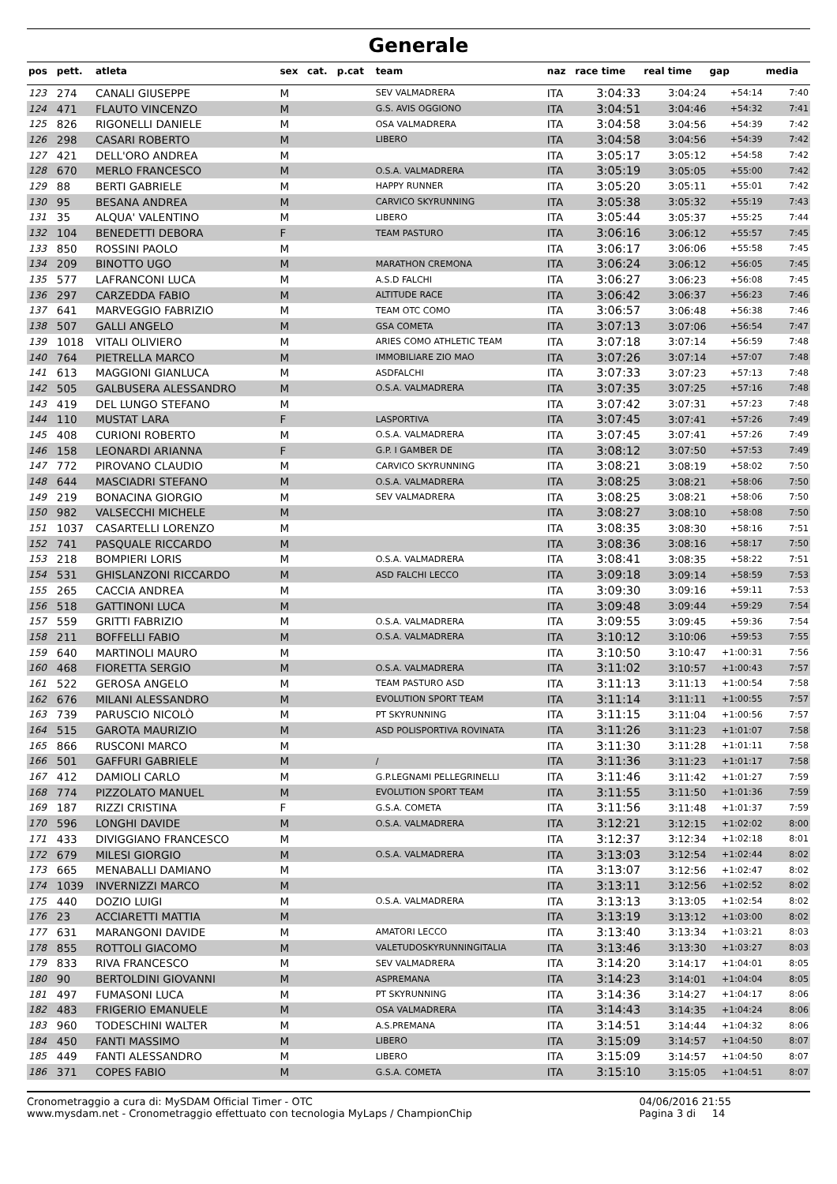Generale
| pos | pett. | atleta | sex | cat. | p.cat | team | naz | race time | real time | gap | media |
| --- | --- | --- | --- | --- | --- | --- | --- | --- | --- | --- | --- |
| 123 | 274 | CANALI GIUSEPPE | M | | | SEV VALMADRERA | ITA | 3:04:33 | 3:04:24 | +54:14 | 7:40 |
| 124 | 471 | FLAUTO VINCENZO | M | | | G.S. AVIS OGGIONO | ITA | 3:04:51 | 3:04:46 | +54:32 | 7:41 |
| 125 | 826 | RIGONELLI DANIELE | M | | | OSA VALMADRERA | ITA | 3:04:58 | 3:04:56 | +54:39 | 7:42 |
| 126 | 298 | CASARI ROBERTO | M | | | LIBERO | ITA | 3:04:58 | 3:04:56 | +54:39 | 7:42 |
| 127 | 421 | DELL'ORO ANDREA | M | | | | ITA | 3:05:17 | 3:05:12 | +54:58 | 7:42 |
| 128 | 670 | MERLO FRANCESCO | M | | | O.S.A. VALMADRERA | ITA | 3:05:19 | 3:05:05 | +55:00 | 7:42 |
| 129 | 88 | BERTI GABRIELE | M | | | HAPPY RUNNER | ITA | 3:05:20 | 3:05:11 | +55:01 | 7:42 |
| 130 | 95 | BESANA ANDREA | M | | | CARVICO SKYRUNNING | ITA | 3:05:38 | 3:05:32 | +55:19 | 7:43 |
| 131 | 35 | ALQUA' VALENTINO | M | | | LIBERO | ITA | 3:05:44 | 3:05:37 | +55:25 | 7:44 |
| 132 | 104 | BENEDETTI DEBORA | F | | | TEAM PASTURO | ITA | 3:06:16 | 3:06:12 | +55:57 | 7:45 |
| 133 | 850 | ROSSINI PAOLO | M | | | | ITA | 3:06:17 | 3:06:06 | +55:58 | 7:45 |
| 134 | 209 | BINOTTO UGO | M | | | MARATHON CREMONA | ITA | 3:06:24 | 3:06:12 | +56:05 | 7:45 |
| 135 | 577 | LAFRANCONI LUCA | M | | | A.S.D FALCHI | ITA | 3:06:27 | 3:06:23 | +56:08 | 7:45 |
| 136 | 297 | CARZEDDA FABIO | M | | | ALTITUDE RACE | ITA | 3:06:42 | 3:06:37 | +56:23 | 7:46 |
| 137 | 641 | MARVEGGIO FABRIZIO | M | | | TEAM OTC COMO | ITA | 3:06:57 | 3:06:48 | +56:38 | 7:46 |
| 138 | 507 | GALLI ANGELO | M | | | GSA COMETA | ITA | 3:07:13 | 3:07:06 | +56:54 | 7:47 |
| 139 | 1018 | VITALI OLIVIERO | M | | | ARIES COMO ATHLETIC TEAM | ITA | 3:07:18 | 3:07:14 | +56:59 | 7:48 |
| 140 | 764 | PIETRELLA MARCO | M | | | IMMOBILIARE ZIO MAO | ITA | 3:07:26 | 3:07:14 | +57:07 | 7:48 |
| 141 | 613 | MAGGIONI GIANLUCA | M | | | ASDFALCHI | ITA | 3:07:33 | 3:07:23 | +57:13 | 7:48 |
| 142 | 505 | GALBUSERA ALESSANDRO | M | | | O.S.A. VALMADRERA | ITA | 3:07:35 | 3:07:25 | +57:16 | 7:48 |
| 143 | 419 | DEL LUNGO STEFANO | M | | | | ITA | 3:07:42 | 3:07:31 | +57:23 | 7:48 |
| 144 | 110 | MUSTAT LARA | F | | | LASPORTIVA | ITA | 3:07:45 | 3:07:41 | +57:26 | 7:49 |
| 145 | 408 | CURIONI ROBERTO | M | | | O.S.A. VALMADRERA | ITA | 3:07:45 | 3:07:41 | +57:26 | 7:49 |
| 146 | 158 | LEONARDI ARIANNA | F | | | G.P. I GAMBER DE | ITA | 3:08:12 | 3:07:50 | +57:53 | 7:49 |
| 147 | 772 | PIROVANO CLAUDIO | M | | | CARVICO SKYRUNNING | ITA | 3:08:21 | 3:08:19 | +58:02 | 7:50 |
| 148 | 644 | MASCIADRI STEFANO | M | | | O.S.A. VALMADRERA | ITA | 3:08:25 | 3:08:21 | +58:06 | 7:50 |
| 149 | 219 | BONACINA GIORGIO | M | | | SEV VALMADRERA | ITA | 3:08:25 | 3:08:21 | +58:06 | 7:50 |
| 150 | 982 | VALSECCHI MICHELE | M | | | | ITA | 3:08:27 | 3:08:10 | +58:08 | 7:50 |
| 151 | 1037 | CASARTELLI LORENZO | M | | | | ITA | 3:08:35 | 3:08:30 | +58:16 | 7:51 |
| 152 | 741 | PASQUALE RICCARDO | M | | | | ITA | 3:08:36 | 3:08:16 | +58:17 | 7:50 |
| 153 | 218 | BOMPIERI LORIS | M | | | O.S.A. VALMADRERA | ITA | 3:08:41 | 3:08:35 | +58:22 | 7:51 |
| 154 | 531 | GHISLANZONI RICCARDO | M | | | ASD FALCHI LECCO | ITA | 3:09:18 | 3:09:14 | +58:59 | 7:53 |
| 155 | 265 | CACCIA ANDREA | M | | | | ITA | 3:09:30 | 3:09:16 | +59:11 | 7:53 |
| 156 | 518 | GATTINONI LUCA | M | | | | ITA | 3:09:48 | 3:09:44 | +59:29 | 7:54 |
| 157 | 559 | GRITTI FABRIZIO | M | | | O.S.A. VALMADRERA | ITA | 3:09:55 | 3:09:45 | +59:36 | 7:54 |
| 158 | 211 | BOFFELLI FABIO | M | | | O.S.A. VALMADRERA | ITA | 3:10:12 | 3:10:06 | +59:53 | 7:55 |
| 159 | 640 | MARTINOLI MAURO | M | | | | ITA | 3:10:50 | 3:10:47 | +1:00:31 | 7:56 |
| 160 | 468 | FIORETTA SERGIO | M | | | O.S.A. VALMADRERA | ITA | 3:11:02 | 3:10:57 | +1:00:43 | 7:57 |
| 161 | 522 | GEROSA ANGELO | M | | | TEAM PASTURO ASD | ITA | 3:11:13 | 3:11:13 | +1:00:54 | 7:58 |
| 162 | 676 | MILANI ALESSANDRO | M | | | EVOLUTION SPORT TEAM | ITA | 3:11:14 | 3:11:11 | +1:00:55 | 7:57 |
| 163 | 739 | PARUSCIO NICOLÒ | M | | | PT SKYRUNNING | ITA | 3:11:15 | 3:11:04 | +1:00:56 | 7:57 |
| 164 | 515 | GAROTA MAURIZIO | M | | | ASD POLISPORTIVA ROVINATA | ITA | 3:11:26 | 3:11:23 | +1:01:07 | 7:58 |
| 165 | 866 | RUSCONI MARCO | M | | | | ITA | 3:11:30 | 3:11:28 | +1:01:11 | 7:58 |
| 166 | 501 | GAFFURI GABRIELE | M | | | / | ITA | 3:11:36 | 3:11:23 | +1:01:17 | 7:58 |
| 167 | 412 | DAMIOLI CARLO | M | | | G.P.LEGNAMI PELLEGRINELLI | ITA | 3:11:46 | 3:11:42 | +1:01:27 | 7:59 |
| 168 | 774 | PIZZOLATO MANUEL | M | | | EVOLUTION SPORT TEAM | ITA | 3:11:55 | 3:11:50 | +1:01:36 | 7:59 |
| 169 | 187 | RIZZI CRISTINA | F | | | G.S.A. COMETA | ITA | 3:11:56 | 3:11:48 | +1:01:37 | 7:59 |
| 170 | 596 | LONGHI DAVIDE | M | | | O.S.A. VALMADRERA | ITA | 3:12:21 | 3:12:15 | +1:02:02 | 8:00 |
| 171 | 433 | DIVIGGIANO FRANCESCO | M | | | | ITA | 3:12:37 | 3:12:34 | +1:02:18 | 8:01 |
| 172 | 679 | MILESI GIORGIO | M | | | O.S.A. VALMADRERA | ITA | 3:13:03 | 3:12:54 | +1:02:44 | 8:02 |
| 173 | 665 | MENABALLI DAMIANO | M | | | | ITA | 3:13:07 | 3:12:56 | +1:02:47 | 8:02 |
| 174 | 1039 | INVERNIZZI MARCO | M | | | | ITA | 3:13:11 | 3:12:56 | +1:02:52 | 8:02 |
| 175 | 440 | DOZIO LUIGI | M | | | O.S.A. VALMADRERA | ITA | 3:13:13 | 3:13:05 | +1:02:54 | 8:02 |
| 176 | 23 | ACCIARETTI MATTIA | M | | | | ITA | 3:13:19 | 3:13:12 | +1:03:00 | 8:02 |
| 177 | 631 | MARANGONI DAVIDE | M | | | AMATORI LECCO | ITA | 3:13:40 | 3:13:34 | +1:03:21 | 8:03 |
| 178 | 855 | ROTTOLI GIACOMO | M | | | VALETUDOSKYRUNNINGITALIA | ITA | 3:13:46 | 3:13:30 | +1:03:27 | 8:03 |
| 179 | 833 | RIVA FRANCESCO | M | | | SEV VALMADRERA | ITA | 3:14:20 | 3:14:17 | +1:04:01 | 8:05 |
| 180 | 90 | BERTOLDINI GIOVANNI | M | | | ASPREMANA | ITA | 3:14:23 | 3:14:01 | +1:04:04 | 8:05 |
| 181 | 497 | FUMASONI LUCA | M | | | PT SKYRUNNING | ITA | 3:14:36 | 3:14:27 | +1:04:17 | 8:06 |
| 182 | 483 | FRIGERIO EMANUELE | M | | | OSA VALMADRERA | ITA | 3:14:43 | 3:14:35 | +1:04:24 | 8:06 |
| 183 | 960 | TODESCHINI WALTER | M | | | A.S.PREMANA | ITA | 3:14:51 | 3:14:44 | +1:04:32 | 8:06 |
| 184 | 450 | FANTI MASSIMO | M | | | LIBERO | ITA | 3:15:09 | 3:14:57 | +1:04:50 | 8:07 |
| 185 | 449 | FANTI ALESSANDRO | M | | | LIBERO | ITA | 3:15:09 | 3:14:57 | +1:04:50 | 8:07 |
| 186 | 371 | COPES FABIO | M | | | G.S.A. COMETA | ITA | 3:15:10 | 3:15:05 | +1:04:51 | 8:07 |
Cronometraggio a cura di: MySDAM Official Timer - OTC
www.mysdam.net - Cronometraggio effettuato con tecnologia MyLaps / ChampionChip
04/06/2016 21:55
Pagina 3 di 14